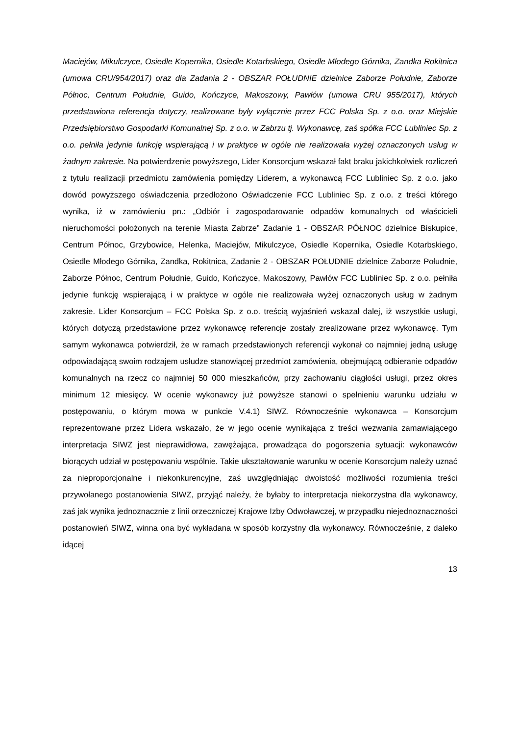Maciejów, Mikulczyce, Osiedle Kopernika, Osiedle Kotarbskiego, Osiedle Młodego Górnika, Zandka Rokitnica (umowa CRU/954/2017) oraz dla Zadania 2 - OBSZAR POŁUDNIE dzielnice Zaborze Południe, Zaborze Północ, Centrum Południe, Guido, Kończyce, Makoszowy, Pawłów (umowa CRU 955/2017), których przedstawiona referencja dotyczy, realizowane były wyłącznie przez FCC Polska Sp. z o.o. oraz Miejskie Przedsiębiorstwo Gospodarki Komunalnej Sp. z o.o. w Zabrzu tj. Wykonawcę, zaś spółka FCC Lubliniec Sp. z o.o. pełniła jedynie funkcję wspierającą i w praktyce w ogóle nie realizowała wyżej oznaczonych usług w żadnym zakresie. Na potwierdzenie powyższego, Lider Konsorcjum wskazał fakt braku jakichkolwiek rozliczeń z tytułu realizacji przedmiotu zamówienia pomiędzy Liderem, a wykonawcą FCC Lubliniec Sp. z o.o. jako dowód powyższego oświadczenia przedłożono Oświadczenie FCC Lubliniec Sp. z o.o. z treści którego wynika, iż w zamówieniu pn.: „Odbiór i zagospodarowanie odpadów komunalnych od właścicieli nieruchomości położonych na terenie Miasta Zabrze” Zadanie 1 - OBSZAR PÓŁNOC dzielnice Biskupice, Centrum Północ, Grzybowice, Helenka, Maciejów, Mikulczyce, Osiedle Kopernika, Osiedle Kotarbskiego, Osiedle Młodego Górnika, Zandka, Rokitnica, Zadanie 2 - OBSZAR POŁUDNIE dzielnice Zaborze Południe, Zaborze Północ, Centrum Południe, Guido, Kończyce, Makoszowy, Pawłów FCC Lubliniec Sp. z o.o. pełniła jedynie funkcję wspierającą i w praktyce w ogóle nie realizowała wyżej oznaczonych usług w żadnym zakresie. Lider Konsorcjum – FCC Polska Sp. z o.o. treścią wyjaśnień wskazał dalej, iż wszystkie usługi, których dotyczą przedstawione przez wykonawcę referencje zostały zrealizowane przez wykonawcę. Tym samym wykonawca potwierdził, że w ramach przedstawionych referencji wykonał co najmniej jedną usługę odpowiadającą swoim rodzajem usłudze stanowiącej przedmiot zamówienia, obejmującą odbieranie odpadów komunalnych na rzecz co najmniej 50 000 mieszkańców, przy zachowaniu ciągłości usługi, przez okres minimum 12 miesięcy. W ocenie wykonawcy już powyższe stanowi o spełnieniu warunku udziału w postępowaniu, o którym mowa w punkcie V.4.1) SIWZ. Równocześnie wykonawca – Konsorcjum reprezentowane przez Lidera wskazało, że w jego ocenie wynikająca z treści wezwania zamawiającego interpretacja SIWZ jest nieprawidłowa, zawężająca, prowadząca do pogorszenia sytuacji: wykonawców biorących udział w postępowaniu wspólnie. Takie ukształtowanie warunku w ocenie Konsorcjum należy uznać za nieproporcjonalne i niekonkurencyjne, zaś uwzględniając dwoistość możliwości rozumienia treści przywołanego postanowienia SIWZ, przyjąć należy, że byłaby to interpretacja niekorzystna dla wykonawcy, zaś jak wynika jednoznacznie z linii orzeczniczej Krajowe Izby Odwoławczej, w przypadku niejednoznaczności postanowień SIWZ, winna ona być wykładana w sposób korzystny dla wykonawcy. Równocześnie, z daleko idącej
13